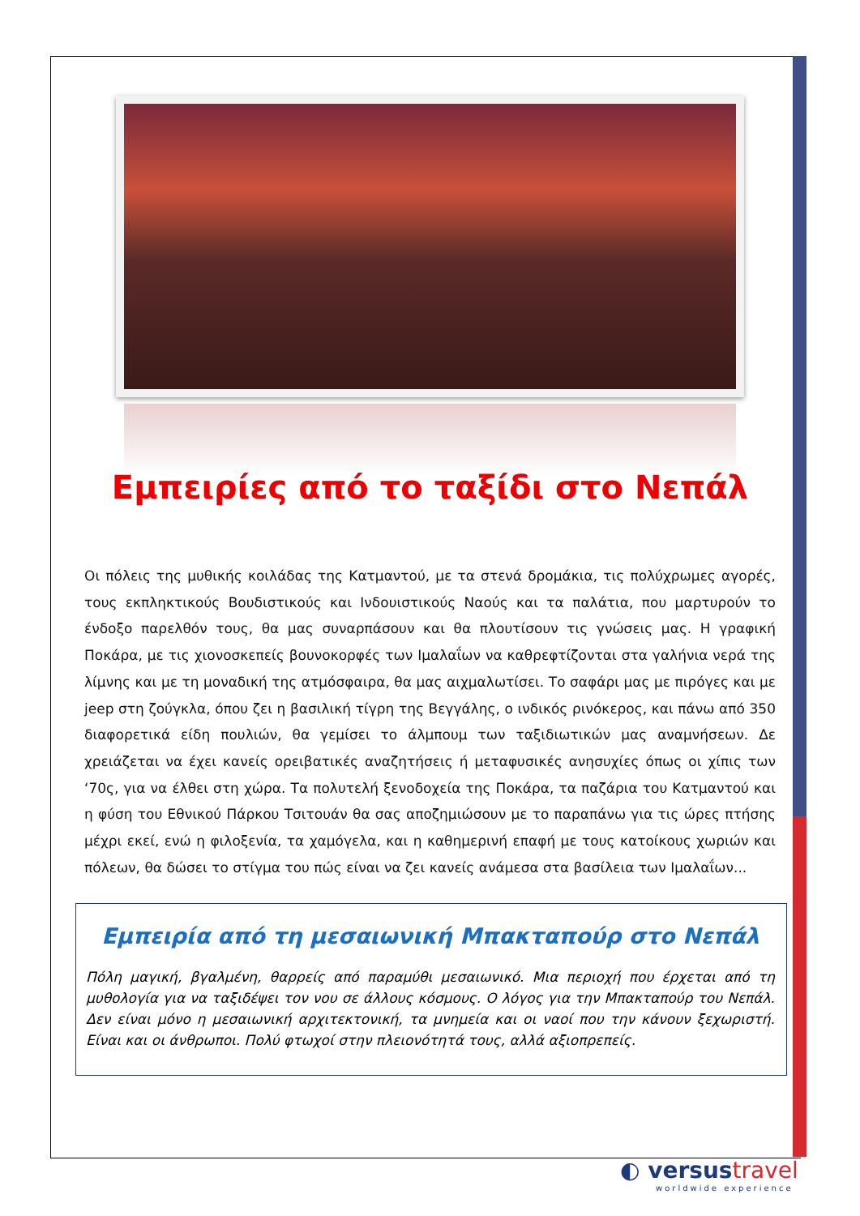Εμπειρίες από το ταξίδι στο Νεπάλ
Οι πόλεις της μυθικής κοιλάδας της Κατμαντού, με τα στενά δρομάκια, τις πολύχρωμες αγορές, τους εκπληκτικούς Βουδιστικούς και Ινδουιστικούς Ναούς και τα παλάτια, που μαρτυρούν το ένδοξο παρελθόν τους, θα μας συναρπάσουν και θα πλουτίσουν τις γνώσεις μας. Η γραφική Ποκάρα, με τις χιονοσκεπείς βουνοκορφές των Ιμαλαΐων να καθρεφτίζονται στα γαλήνια νερά της λίμνης και με τη μοναδική της ατμόσφαιρα, θα μας αιχμαλωτίσει. Το σαφάρι μας με πιρόγες και με jeep στη ζούγκλα, όπου ζει η βασιλική τίγρη της Βεγγάλης, ο ινδικός ρινόκερος, και πάνω από 350 διαφορετικά είδη πουλιών, θα γεμίσει το άλμπουμ των ταξιδιωτικών μας αναμνήσεων. Δε χρειάζεται να έχει κανείς ορειβατικές αναζητήσεις ή μεταφυσικές ανησυχίες όπως οι χίπις των ‘70ς, για να έλθει στη χώρα. Τα πολυτελή ξενοδοχεία της Ποκάρα, τα παζάρια του Κατμαντού και η φύση του Εθνικού Πάρκου Τσιτουάν θα σας αποζημιώσουν με το παραπάνω για τις ώρες πτήσης μέχρι εκεί, ενώ η φιλοξενία, τα χαμόγελα, και η καθημερινή επαφή με τους κατοίκους χωριών και πόλεων, θα δώσει το στίγμα του πώς είναι να ζει κανείς ανάμεσα στα βασίλεια των Ιμαλαΐων...
Εμπειρία από τη μεσαιωνική Μπακταπούρ στο Νεπάλ
Πόλη μαγική, βγαλμένη, θαρρείς από παραμύθι μεσαιωνικό. Μια περιοχή που έρχεται από τη μυθολογία για να ταξιδέψει τον νου σε άλλους κόσμους. Ο λόγος για την Μπακταπούρ του Νεπάλ. Δεν είναι μόνο η μεσαιωνική αρχιτεκτονική, τα μνημεία και οι ναοί που την κάνουν ξεχωριστή. Είναι και οι άνθρωποι. Πολύ φτωχοί στην πλειονότητά τους, αλλά αξιοπρεπείς.
◐ versustravel
worldwide experience